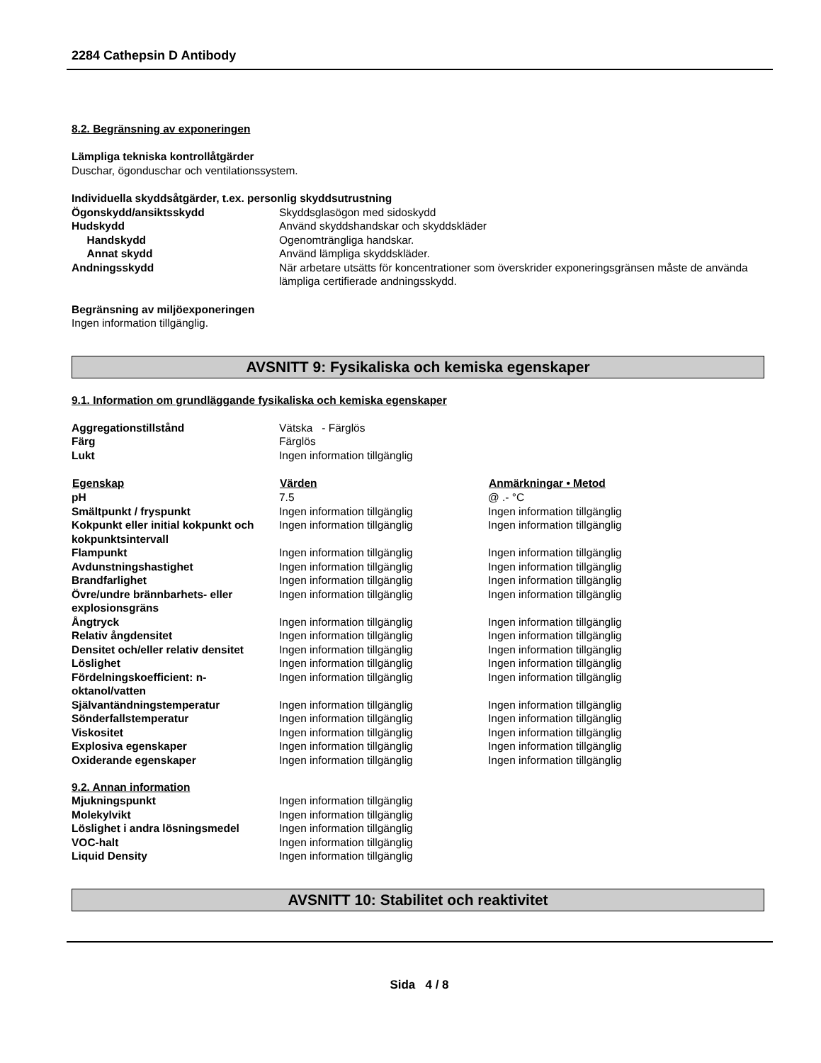2284 Cathepsin D Antibody
8.2. Begränsning av exponeringen
Lämpliga tekniska kontrollåtgärder
Duschar, ögonduschar och ventilationssystem.
Individuella skyddsåtgärder, t.ex. personlig skyddsutrustning
| Ögonskydd/ansiktsskydd | Skyddsglasögon med sidoskydd |
| Hudskydd | Använd skyddshandskar och skyddskläder |
| Handskydd | Ogenomträngliga handskar. |
| Annat skydd | Använd lämpliga skyddskläder. |
| Andningsskydd | När arbetare utsätts för koncentrationer som överskrider exponeringsgränsen måste de använda lämpliga certifierade andningsskydd. |
Begränsning av miljöexponeringen
Ingen information tillgänglig.
AVSNITT 9: Fysikaliska och kemiska egenskaper
9.1. Information om grundläggande fysikaliska och kemiska egenskaper
| Aggregationstillstånd | Vätska - Färglös |
| Färg | Färglös |
| Lukt | Ingen information tillgänglig |
| Egenskap | Värden | Anmärkningar • Metod |
| --- | --- | --- |
| pH | 7.5 | @ .- °C |
| Smältpunkt / fryspunkt | Ingen information tillgänglig | Ingen information tillgänglig |
| Kokpunkt eller initial kokpunkt och kokpunktsintervall | Ingen information tillgänglig | Ingen information tillgänglig |
| Flampunkt | Ingen information tillgänglig | Ingen information tillgänglig |
| Avdunstningshastighet | Ingen information tillgänglig | Ingen information tillgänglig |
| Brandfarlighet | Ingen information tillgänglig | Ingen information tillgänglig |
| Övre/undre brännbarhets- eller explosionsgräns | Ingen information tillgänglig | Ingen information tillgänglig |
| Ångtryck | Ingen information tillgänglig | Ingen information tillgänglig |
| Relativ ångdensitet | Ingen information tillgänglig | Ingen information tillgänglig |
| Densitet och/eller relativ densitet | Ingen information tillgänglig | Ingen information tillgänglig |
| Löslighet | Ingen information tillgänglig | Ingen information tillgänglig |
| Fördelningskoefficient: n-oktanol/vatten | Ingen information tillgänglig | Ingen information tillgänglig |
| Självantändningstemperatur | Ingen information tillgänglig | Ingen information tillgänglig |
| Sönderfallstemperatur | Ingen information tillgänglig | Ingen information tillgänglig |
| Viskositet | Ingen information tillgänglig | Ingen information tillgänglig |
| Explosiva egenskaper | Ingen information tillgänglig | Ingen information tillgänglig |
| Oxiderande egenskaper | Ingen information tillgänglig | Ingen information tillgänglig |
9.2. Annan information
| Mjukningspunkt | Ingen information tillgänglig |
| Molekylvikt | Ingen information tillgänglig |
| Löslighet i andra lösningsmedel | Ingen information tillgänglig |
| VOC-halt | Ingen information tillgänglig |
| Liquid Density | Ingen information tillgänglig |
AVSNITT 10: Stabilitet och reaktivitet
Sida 4 / 8